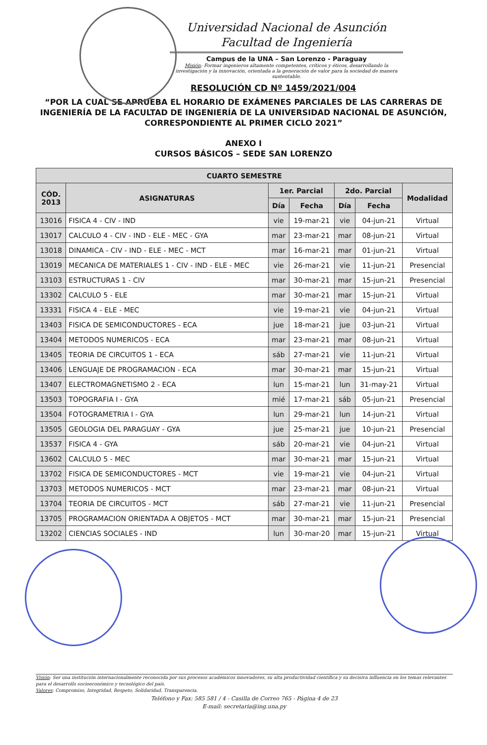Universidad Nacional de Asunción
Facultad de Ingeniería
Campus de la UNA – San Lorenzo - Paraguay
Misión: Formar ingenieros altamente competentes, críticos y éticos, desarrollando la investigación y la innovación, orientada a la generación de valor para la sociedad de manera sustentable.
RESOLUCIÓN CD Nº 1459/2021/004
“POR LA CUAL SE APRUEBA EL HORARIO DE EXÁMENES PARCIALES DE LAS CARRERAS DE INGENIERÍA DE LA FACULTAD DE INGENIERÍA DE LA UNIVERSIDAD NACIONAL DE ASUNCIÓN, CORRESPONDIENTE AL PRIMER CICLO 2021”
ANEXO I
CURSOS BÁSICOS – SEDE SAN LORENZO
| CUARTO SEMESTRE | | | | | | |
| --- | --- | --- | --- | --- | --- | --- |
| CÓD. 2013 | ASIGNATURAS | 1er. Parcial | | 2do. Parcial | | Modalidad |
| | | Día | Fecha | Día | Fecha | |
| 13016 | FISICA 4 - CIV - IND | vie | 19-mar-21 | vie | 04-jun-21 | Virtual |
| 13017 | CALCULO 4 - CIV - IND - ELE - MEC - GYA | mar | 23-mar-21 | mar | 08-jun-21 | Virtual |
| 13018 | DINAMICA - CIV - IND - ELE - MEC - MCT | mar | 16-mar-21 | mar | 01-jun-21 | Virtual |
| 13019 | MECANICA DE MATERIALES 1 - CIV - IND - ELE - MEC | vie | 26-mar-21 | vie | 11-jun-21 | Presencial |
| 13103 | ESTRUCTURAS 1 - CIV | mar | 30-mar-21 | mar | 15-jun-21 | Presencial |
| 13302 | CALCULO 5 - ELE | mar | 30-mar-21 | mar | 15-jun-21 | Virtual |
| 13331 | FISICA 4 - ELE - MEC | vie | 19-mar-21 | vie | 04-jun-21 | Virtual |
| 13403 | FISICA DE SEMICONDUCTORES - ECA | jue | 18-mar-21 | jue | 03-jun-21 | Virtual |
| 13404 | METODOS NUMERICOS - ECA | mar | 23-mar-21 | mar | 08-jun-21 | Virtual |
| 13405 | TEORIA DE CIRCUITOS 1 - ECA | sáb | 27-mar-21 | vie | 11-jun-21 | Virtual |
| 13406 | LENGUAJE DE PROGRAMACION - ECA | mar | 30-mar-21 | mar | 15-jun-21 | Virtual |
| 13407 | ELECTROMAGNETISMO 2 - ECA | lun | 15-mar-21 | lun | 31-may-21 | Virtual |
| 13503 | TOPOGRAFIA I - GYA | mié | 17-mar-21 | sáb | 05-jun-21 | Presencial |
| 13504 | FOTOGRAMETRIA I - GYA | lun | 29-mar-21 | lun | 14-jun-21 | Virtual |
| 13505 | GEOLOGIA DEL PARAGUAY - GYA | jue | 25-mar-21 | jue | 10-jun-21 | Presencial |
| 13537 | FISICA 4 - GYA | sáb | 20-mar-21 | vie | 04-jun-21 | Virtual |
| 13602 | CALCULO 5 - MEC | mar | 30-mar-21 | mar | 15-jun-21 | Virtual |
| 13702 | FISICA DE SEMICONDUCTORES - MCT | vie | 19-mar-21 | vie | 04-jun-21 | Virtual |
| 13703 | METODOS NUMERICOS - MCT | mar | 23-mar-21 | mar | 08-jun-21 | Virtual |
| 13704 | TEORIA DE CIRCUITOS - MCT | sáb | 27-mar-21 | vie | 11-jun-21 | Presencial |
| 13705 | PROGRAMACION ORIENTADA A OBJETOS - MCT | mar | 30-mar-21 | mar | 15-jun-21 | Presencial |
| 13202 | CIENCIAS SOCIALES - IND | lun | 30-mar-20 | mar | 15-jun-21 | Virtual |
Visión: Ser una institución internacionalmente reconocida por sus procesos académicos innovadores, su alta productividad científica y su decisiva influencia en los temas relevantes para el desarrollo socioeconómico y tecnológico del país.
Valores: Compromiso, Integridad, Respeto, Solidaridad, Transparencia.
Teléfono y Fax: 585 581 / 4 - Casilla de Correo 765 - Página 4 de 23
E-mail: secretaria@ing.una.py